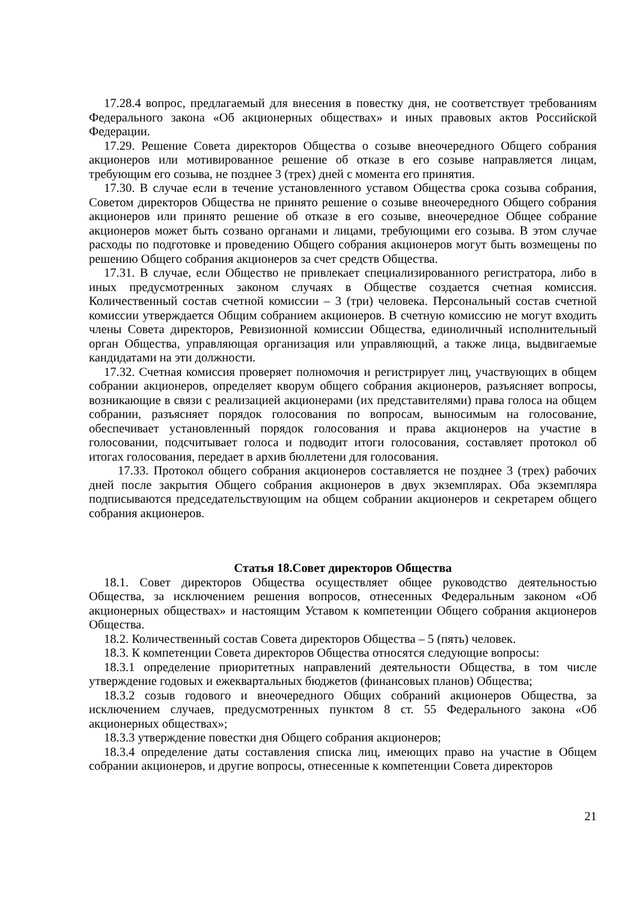17.28.4 вопрос, предлагаемый для внесения в повестку дня, не соответствует требованиям Федерального закона «Об акционерных обществах» и иных правовых актов Российской Федерации.
17.29. Решение Совета директоров Общества о созыве внеочередного Общего собрания акционеров или мотивированное решение об отказе в его созыве направляется лицам, требующим его созыва, не позднее 3 (трех) дней с момента его принятия.
17.30. В случае если в течение установленного уставом Общества срока созыва собрания, Советом директоров Общества не принято решение о созыве внеочередного Общего собрания акционеров или принято решение об отказе в его созыве, внеочередное Общее собрание акционеров может быть созвано органами и лицами, требующими его созыва. В этом случае расходы по подготовке и проведению Общего собрания акционеров могут быть возмещены по решению Общего собрания акционеров за счет средств Общества.
17.31. В случае, если Общество не привлекает специализированного регистратора, либо в иных предусмотренных законом случаях в Обществе создается счетная комиссия. Количественный состав счетной комиссии – 3 (три) человека. Персональный состав счетной комиссии утверждается Общим собранием акционеров. В счетную комиссию не могут входить члены Совета директоров, Ревизионной комиссии Общества, единоличный исполнительный орган Общества, управляющая организация или управляющий, а также лица, выдвигаемые кандидатами на эти должности.
17.32. Счетная комиссия проверяет полномочия и регистрирует лиц, участвующих в общем собрании акционеров, определяет кворум общего собрания акционеров, разъясняет вопросы, возникающие в связи с реализацией акционерами (их представителями) права голоса на общем собрании, разъясняет порядок голосования по вопросам, выносимым на голосование, обеспечивает установленный порядок голосования и права акционеров на участие в голосовании, подсчитывает голоса и подводит итоги голосования, составляет протокол об итогах голосования, передает в архив бюллетени для голосования.
17.33. Протокол общего собрания акционеров составляется не позднее 3 (трех) рабочих дней после закрытия Общего собрания акционеров в двух экземплярах. Оба экземпляра подписываются председательствующим на общем собрании акционеров и секретарем общего собрания акционеров.
Статья 18.Совет директоров Общества
18.1. Совет директоров Общества осуществляет общее руководство деятельностью Общества, за исключением решения вопросов, отнесенных Федеральным законом «Об акционерных обществах» и настоящим Уставом к компетенции Общего собрания акционеров Общества.
18.2. Количественный состав Совета директоров Общества – 5 (пять) человек.
18.3. К компетенции Совета директоров Общества относятся следующие вопросы:
18.3.1 определение приоритетных направлений деятельности Общества, в том числе утверждение годовых и ежеквартальных бюджетов (финансовых планов) Общества;
18.3.2 созыв годового и внеочередного Общих собраний акционеров Общества, за исключением случаев, предусмотренных пунктом 8 ст. 55 Федерального закона «Об акционерных обществах»;
18.3.3 утверждение повестки дня Общего собрания акционеров;
18.3.4 определение даты составления списка лиц, имеющих право на участие в Общем собрании акционеров, и другие вопросы, отнесенные к компетенции Совета директоров
21